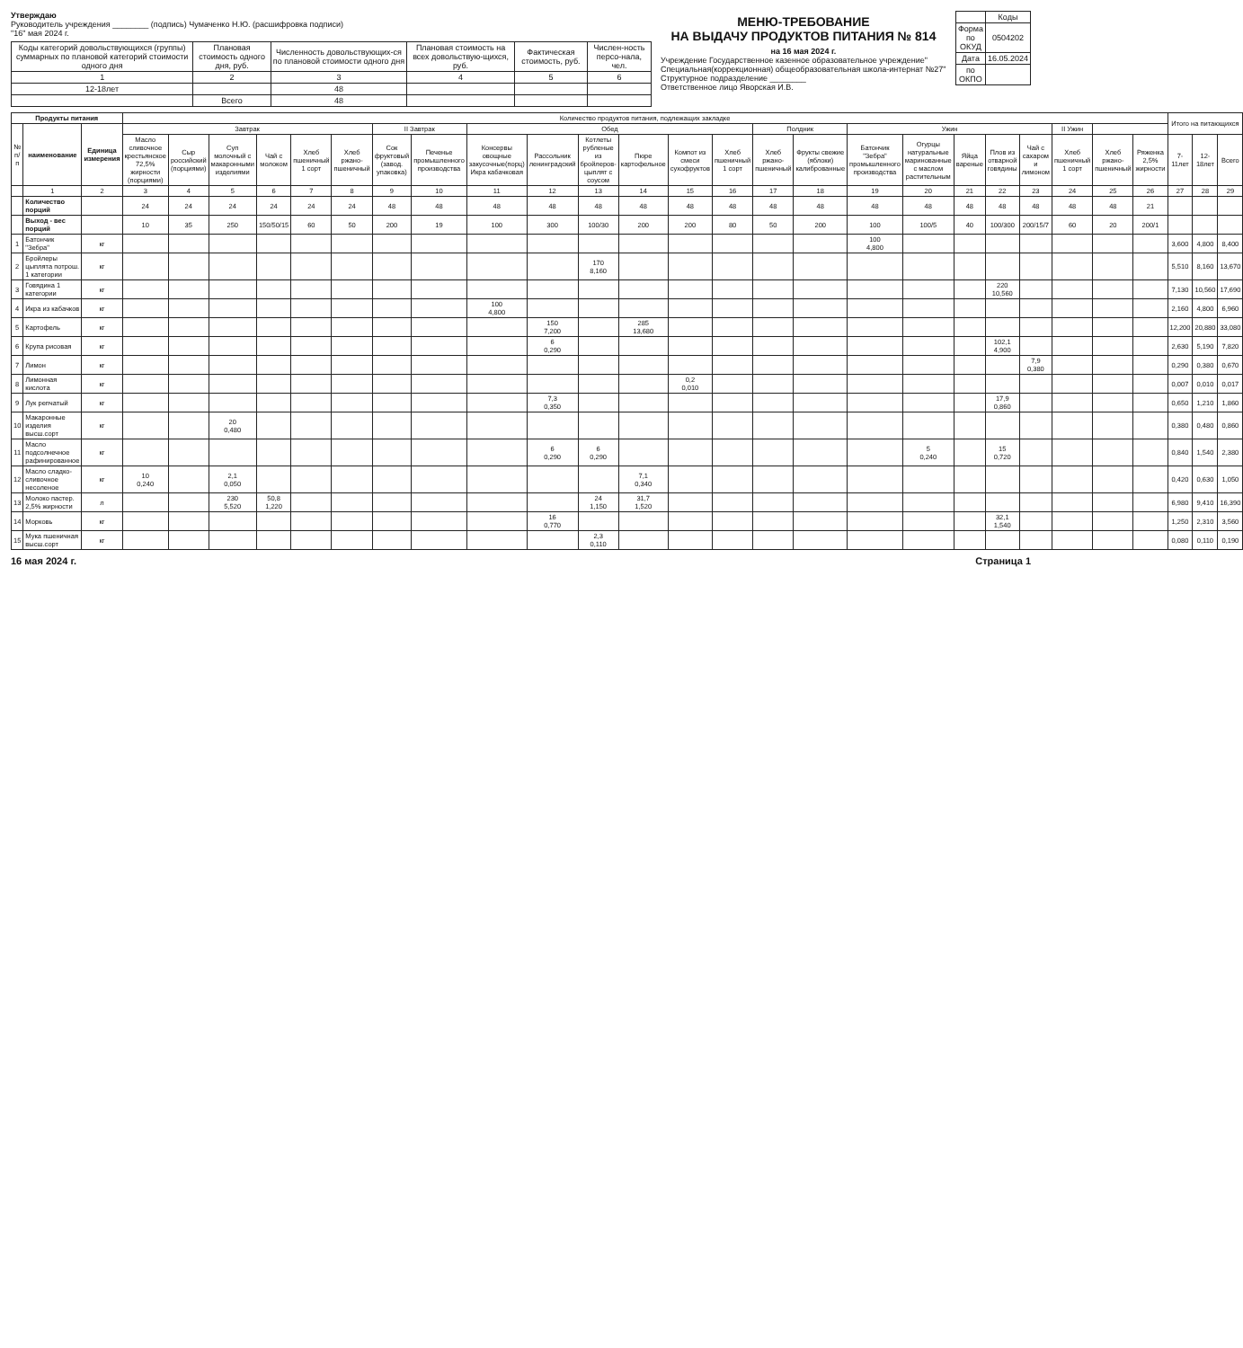Утверждаю
Руководитель учреждения ________ (подпись) Чумаченко Н.Ю. (расшифровка подписи)
"16" мая 2024 г.
| Коды категорий довольствующихся (группы) суммарных по плановой категорий стоимости одного дня | Плановая стоимость одного дня, руб. | Численность довольствующих-ся по плановой стоимости одного дня | Плановая стоимость на всех довольствую-щихся, руб. | Фактическая стоимость, руб. | Числен-ность персо-нала, чел. |
| --- | --- | --- | --- | --- | --- |
| 1 | 2 | 3 | 4 | 5 | 6 |
| 12-18лет | | 48 | | | |
| | Всего | 48 | | | |
МЕНЮ-ТРЕБОВАНИЕ
НА ВЫДАЧУ ПРОДУКТОВ ПИТАНИЯ № 814
на 16 мая 2024 г.
Учреждение Государственное казенное образовательное учреждение" Специальная(коррекционная) общеобразовательная школа-интернат №27"
Структурное подразделение ________
Ответственное лицо Яворская И.В.
| | Коды |
| Форма по ОКУД | 0504202 |
| Дата | 16.05.2024 |
| по ОКПО | |
| Продукты питания | | | Количество продуктов питания, подлежащих закладке | | | | | | | | | | | | | | | | | | | | | | | | Итого на питающихся | | |
| --- | --- | --- | --- | --- | --- | --- | --- | --- | --- | --- | --- | --- | --- | --- | --- | --- | --- | --- | --- | --- | --- | --- | --- | --- | --- | --- | --- | --- | --- |
| № п/п | наименование | Единица измерения | Завтрак | | | | | | II Завтрак | | Обед | | | | | | Полдник | | Ужин | | | | | II Ужин | | | | | |
| | | | Масло сливочное крестьянское 72,5% жирности (порциями) | Сыр российский (порциями) | Суп молочный с макаронными изделиями | Чай с молоком | Хлеб пшеничный 1 сорт | Хлеб ржано-пшеничный | Сок фруктовый (завод. упаковка) | Печенье промышленного производства | Консервы овощные закусочные(порц) Икра кабачковая | Рассольник ленинградский | Котлеты рубленые из бройлеров-цыплят с соусом | Пюре картофельное | Компот из смеси сухофруктов | Хлеб пшеничный 1 сорт | Хлеб ржано-пшеничный | Фрукты свежие (яблоки) калиброванные | Батончик "Зебра" промышленного производства | Огурцы натуральные маринованные с маслом растительным | Яйца вареные | Плов из отварной говядины | Чай с сахаром и лимоном | Хлеб пшеничный 1 сорт | Хлеб ржано-пшеничный | Ряженка 2,5% жирности | 7-11лет | 12-18лет | Всего |
| | 1 | 2 | 3 | 4 | 5 | 6 | 7 | 8 | 9 | 10 | 11 | 12 | 13 | 14 | 15 | 16 | 17 | 18 | 19 | 20 | 21 | 22 | 23 | 24 | 25 | 26 | 27 | 28 | 29 |
| | Количество порций | | 24 | 24 | 24 | 24 | 24 | 24 | 48 | 48 | 48 | 48 | 48 | 48 | 48 | 48 | 48 | 48 | 48 | 48 | 48 | 48 | 48 | 48 | 48 | 21 | | | |
| | Выход - вес порций | | 10 | 35 | 250 | 150/50/15 | 60 | 50 | 200 | 19 | 100 | 300 | 100/30 | 200 | 200 | 80 | 50 | 200 | 100 | 100/5 | 40 | 100/300 | 200/15/7 | 60 | 20 | 200/1 | | | |
| 1 | Батончик "Зебра" | кг | | | | | | | | | | | | | | | | | 100 4,800 | | | | | | | | 3,600 | 4,800 | 8,400 |
| 2 | Бройлеры цыплята потрош. 1 категории | кг | | | | | | | | | | | 170 8,160 | | | | | | | | | | | | | | 5,510 | 8,160 | 13,670 |
| 3 | Говядина 1 категории | кг | | | | | | | | | | | | | | | | | | | | 220 10,560 | | | | | 7,130 | 10,560 | 17,690 |
| 4 | Икра из кабачков | кг | | | | | | | | | 100 4,800 | | | | | | | | | | | | | | | | 2,160 | 4,800 | 6,960 |
| 5 | Картофель | кг | | | | | | | | | | 150 7,200 | | 285 13,680 | | | | | | | | | | | | | 12,200 | 20,880 | 33,080 |
| 6 | Крупа рисовая | кг | | | | | | | | | | 6 0,290 | | | | | | | | | | 102,1 4,900 | | | | | 2,630 | 5,190 | 7,820 |
| 7 | Лимон | кг | | | | | | | | | | | | | | | | | | | | | 7,9 0,380 | | | | 0,290 | 0,380 | 0,670 |
| 8 | Лимонная кислота | кг | | | | | | | | | | | | | 0,2 0,010 | | | | | | | | | | | | 0,007 | 0,010 | 0,017 |
| 9 | Лук репчатый | кг | | | | | | | | | | 7,3 0,350 | | | | | | | | | | 17,9 0,860 | | | | | 0,650 | 1,210 | 1,860 |
| 10 | Макаронные изделия высш.сорт | кг | | | 20 0,480 | | | | | | | | | | | | | | | | | | | | | | 0,380 | 0,480 | 0,860 |
| 11 | Масло подсолнечное рафинированное | кг | | | | | | | | | | 6 0,290 | 6 0,290 | | | | | | | 5 0,240 | | 15 0,720 | | | | | 0,840 | 1,540 | 2,380 |
| 12 | Масло сладко-сливочное несоленое | кг | 10 0,240 | | 2,1 0,050 | | | | | | | | | 7,1 0,340 | | | | | | | | | | | | | 0,420 | 0,630 | 1,050 |
| 13 | Молоко пастер. 2,5% жирности | л | | | 230 5,520 | 50,8 1,220 | | | | | | | 24 1,150 | 31,7 1,520 | | | | | | | | | | | | | 6,980 | 9,410 | 16,390 |
| 14 | Морковь | кг | | | | | | | | | | 16 0,770 | | | | | | | | | | 32,1 1,540 | | | | | 1,250 | 2,310 | 3,560 |
| 15 | Мука пшеничная высш.сорт | кг | | | | | | | | | | | 2,3 0,110 | | | | | | | | | | | | | | 0,080 | 0,110 | 0,190 |
16 мая 2024 г. Страница 1